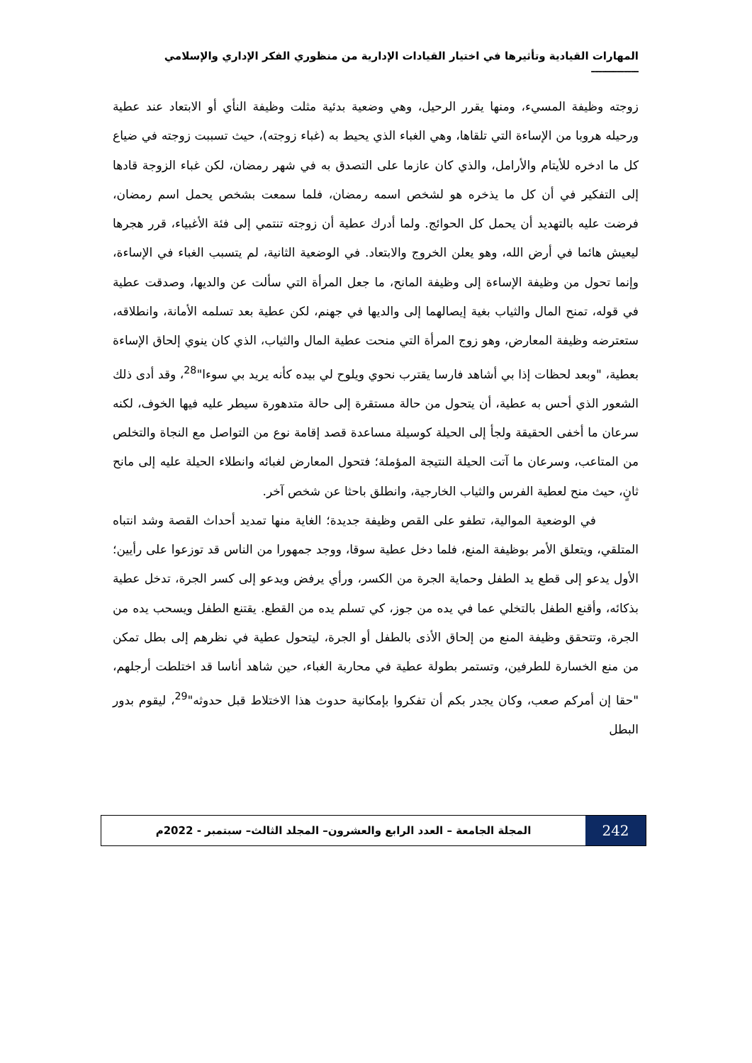المهارات القيادية وتأثيرها في اختيار القيادات الإدارية من منظوري الفكر الإداري والإسلامي ـــــــــــــ
زوجته وظيفة المسيء، ومنها يقرر الرحيل، وهي وضعية بدئية مثلت وظيفة النأي أو الابتعاد عند عطية ورحيله هروبا من الإساءة التي تلقاها، وهي الغباء الذي يحيط به (غباء زوجته)، حيث تسببت زوجته في ضياع كل ما ادخره للأيتام والأرامل، والذي كان عازما على التصدق به في شهر رمضان، لكن غباء الزوجة قادها إلى التفكير في أن كل ما يذخره هو لشخص اسمه رمضان، فلما سمعت بشخص يحمل اسم رمضان، فرضت عليه بالتهديد أن يحمل كل الحوائج. ولما أدرك عطية أن زوجته تنتمي إلى فئة الأغبياء، قرر هجرها ليعيش هائما في أرض الله، وهو يعلن الخروج والابتعاد. في الوضعية الثانية، لم يتسبب الغباء في الإساءة، وإنما تحول من وظيفة الإساءة إلى وظيفة المانح، ما جعل المرأة التي سألت عن والديها، وصدقت عطية في قوله، تمنح المال والثياب بغية إيصالهما إلى والديها في جهنم، لكن عطية بعد تسلمه الأمانة، وانطلاقه، ستعترضه وظيفة المعارض، وهو زوج المرأة التي منحت عطية المال والثياب، الذي كان ينوي إلحاق الإساءة بعطية، "وبعد لحظات إذا بي أشاهد فارسا يقترب نحوي ويلوح لي بيده كأنه يريد بي سوءا"<sup>28</sup>، وقد أدى ذلك الشعور الذي أحس به عطية، أن يتحول من حالة مستقرة إلى حالة متدهورة سيطر عليه فيها الخوف، لكنه سرعان ما أخفى الحقيقة ولجأ إلى الحيلة كوسيلة مساعدة قصد إقامة نوع من التواصل مع النجاة والتخلص من المتاعب، وسرعان ما آتت الحيلة النتيجة المؤملة؛ فتحول المعارض لغبائه وانطلاء الحيلة عليه إلى مانح ثانٍ، حيث منح لعطية الفرس والثياب الخارجية، وانطلق باحثا عن شخص آخر.
في الوضعية الموالية، تطفو على القص وظيفة جديدة؛ الغاية منها تمديد أحداث القصة وشد انتباه المتلقي، ويتعلق الأمر بوظيفة المنع، فلما دخل عطية سوقا، ووجد جمهورا من الناس قد توزعوا على رأيين؛ الأول يدعو إلى قطع يد الطفل وحماية الجرة من الكسر، ورأي يرفض ويدعو إلى كسر الجرة، تدخل عطية بذكائه، وأقنع الطفل بالتخلي عما في يده من جوز، كي تسلم يده من القطع. يقتنع الطفل ويسحب يده من الجرة، وتتحقق وظيفة المنع من إلحاق الأذى بالطفل أو الجرة، ليتحول عطية في نظرهم إلى بطل تمكن من منع الخسارة للطرفين، وتستمر بطولة عطية في محاربة الغباء، حين شاهد أناسا قد اختلطت أرجلهم، "حقا إن أمركم صعب، وكان يجدر بكم أن تفكروا بإمكانية حدوث هذا الاختلاط قبل حدوثه"<sup>29</sup>، ليقوم بدور البطل
242
المجلة الجامعة – العدد الرابع والعشرون– المجلد الثالث– سبتمبر - 2022م